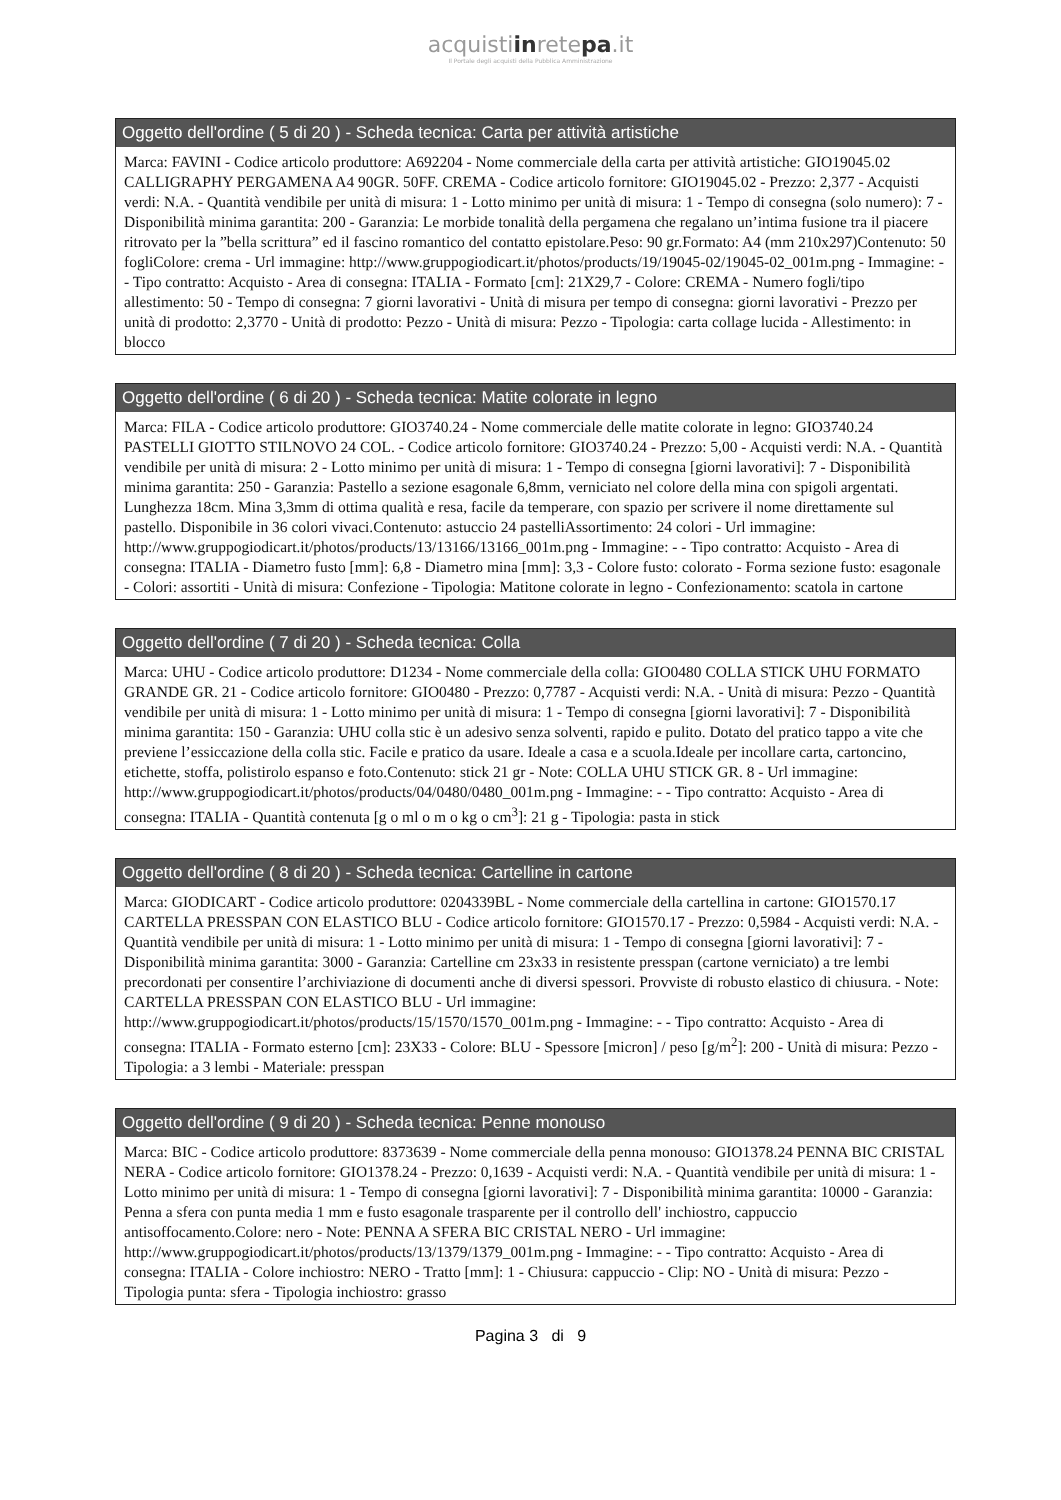acquistiinretepa.it
Il Portale degli acquisti della Pubblica Amministrazione
Oggetto dell'ordine ( 5 di 20 ) - Scheda tecnica: Carta per attività artistiche
Marca: FAVINI - Codice articolo produttore: A692204 - Nome commerciale della carta per attività artistiche: GIO19045.02 CALLIGRAPHY PERGAMENA A4 90GR. 50FF. CREMA - Codice articolo fornitore: GIO19045.02 - Prezzo: 2,377 - Acquisti verdi: N.A. - Quantità vendibile per unità di misura: 1 - Lotto minimo per unità di misura: 1 - Tempo di consegna (solo numero): 7 - Disponibilità minima garantita: 200 - Garanzia: Le morbide tonalità della pergamena che regalano un’intima fusione tra il piacere ritrovato per la ”bella scrittura” ed il fascino romantico del contatto epistolare.Peso: 90 gr.Formato: A4 (mm 210x297)Contenuto: 50 fogliColore: crema - Url immagine: http://www.gruppogiodicart.it/photos/products/19/19045-02/19045-02_001m.png - Immagine: - - Tipo contratto: Acquisto - Area di consegna: ITALIA - Formato [cm]: 21X29,7 - Colore: CREMA - Numero fogli/tipo allestimento: 50 - Tempo di consegna: 7 giorni lavorativi - Unità di misura per tempo di consegna: giorni lavorativi - Prezzo per unità di prodotto: 2,3770 - Unità di prodotto: Pezzo - Unità di misura: Pezzo - Tipologia: carta collage lucida - Allestimento: in blocco
Oggetto dell'ordine ( 6 di 20 ) - Scheda tecnica: Matite colorate in legno
Marca: FILA - Codice articolo produttore: GIO3740.24 - Nome commerciale delle matite colorate in legno: GIO3740.24 PASTELLI GIOTTO STILNOVO 24 COL. - Codice articolo fornitore: GIO3740.24 - Prezzo: 5,00 - Acquisti verdi: N.A. - Quantità vendibile per unità di misura: 2 - Lotto minimo per unità di misura: 1 - Tempo di consegna [giorni lavorativi]: 7 - Disponibilità minima garantita: 250 - Garanzia: Pastello a sezione esagonale 6,8mm, verniciato nel colore della mina con spigoli argentati. Lunghezza 18cm. Mina 3,3mm di ottima qualità e resa, facile da temperare, con spazio per scrivere il nome direttamente sul pastello. Disponibile in 36 colori vivaci.Contenuto: astuccio 24 pastelliAssortimento: 24 colori - Url immagine: http://www.gruppogiodicart.it/photos/products/13/13166/13166_001m.png - Immagine: - - Tipo contratto: Acquisto - Area di consegna: ITALIA - Diametro fusto [mm]: 6,8 - Diametro mina [mm]: 3,3 - Colore fusto: colorato - Forma sezione fusto: esagonale - Colori: assortiti - Unità di misura: Confezione - Tipologia: Matitone colorate in legno - Confezionamento: scatola in cartone
Oggetto dell'ordine ( 7 di 20 ) - Scheda tecnica: Colla
Marca: UHU - Codice articolo produttore: D1234 - Nome commerciale della colla: GIO0480 COLLA STICK UHU FORMATO GRANDE GR. 21 - Codice articolo fornitore: GIO0480 - Prezzo: 0,7787 - Acquisti verdi: N.A. - Unità di misura: Pezzo - Quantità vendibile per unità di misura: 1 - Lotto minimo per unità di misura: 1 - Tempo di consegna [giorni lavorativi]: 7 - Disponibilità minima garantita: 150 - Garanzia: UHU colla stic è un adesivo senza solventi, rapido e pulito. Dotato del pratico tappo a vite che previene l’essiccazione della colla stic. Facile e pratico da usare. Ideale a casa e a scuola.Ideale per incollare carta, cartoncino, etichette, stoffa, polistirolo espanso e foto.Contenuto: stick 21 gr - Note: COLLA UHU STICK GR. 8 - Url immagine: http://www.gruppogiodicart.it/photos/products/04/0480/0480_001m.png - Immagine: - - Tipo contratto: Acquisto - Area di consegna: ITALIA - Quantità contenuta [g o ml o m o kg o cm<sup>3</sup>]: 21 g - Tipologia: pasta in stick
Oggetto dell'ordine ( 8 di 20 ) - Scheda tecnica: Cartelline in cartone
Marca: GIODICART - Codice articolo produttore: 0204339BL - Nome commerciale della cartellina in cartone: GIO1570.17 CARTELLA PRESSPAN CON ELASTICO BLU - Codice articolo fornitore: GIO1570.17 - Prezzo: 0,5984 - Acquisti verdi: N.A. - Quantità vendibile per unità di misura: 1 - Lotto minimo per unità di misura: 1 - Tempo di consegna [giorni lavorativi]: 7 - Disponibilità minima garantita: 3000 - Garanzia: Cartelline cm 23x33 in resistente presspan (cartone verniciato) a tre lembi precordonati per consentire l’archiviazione di documenti anche di diversi spessori. Provviste di robusto elastico di chiusura. - Note: CARTELLA PRESSPAN CON ELASTICO BLU - Url immagine: http://www.gruppogiodicart.it/photos/products/15/1570/1570_001m.png - Immagine: - - Tipo contratto: Acquisto - Area di consegna: ITALIA - Formato esterno [cm]: 23X33 - Colore: BLU - Spessore [micron] / peso [g/m<sup>2</sup>]: 200 - Unità di misura: Pezzo - Tipologia: a 3 lembi - Materiale: presspan
Oggetto dell'ordine ( 9 di 20 ) - Scheda tecnica: Penne monouso
Marca: BIC - Codice articolo produttore: 8373639 - Nome commerciale della penna monouso: GIO1378.24 PENNA BIC CRISTAL NERA - Codice articolo fornitore: GIO1378.24 - Prezzo: 0,1639 - Acquisti verdi: N.A. - Quantità vendibile per unità di misura: 1 - Lotto minimo per unità di misura: 1 - Tempo di consegna [giorni lavorativi]: 7 - Disponibilità minima garantita: 10000 - Garanzia: Penna a sfera con punta media 1 mm e fusto esagonale trasparente per il controllo dell' inchiostro, cappuccio antisoffocamento.Colore: nero - Note: PENNA A SFERA BIC CRISTAL NERO - Url immagine: http://www.gruppogiodicart.it/photos/products/13/1379/1379_001m.png - Immagine: - - Tipo contratto: Acquisto - Area di consegna: ITALIA - Colore inchiostro: NERO - Tratto [mm]: 1 - Chiusura: cappuccio - Clip: NO - Unità di misura: Pezzo - Tipologia punta: sfera - Tipologia inchiostro: grasso
Pagina 3 di 9